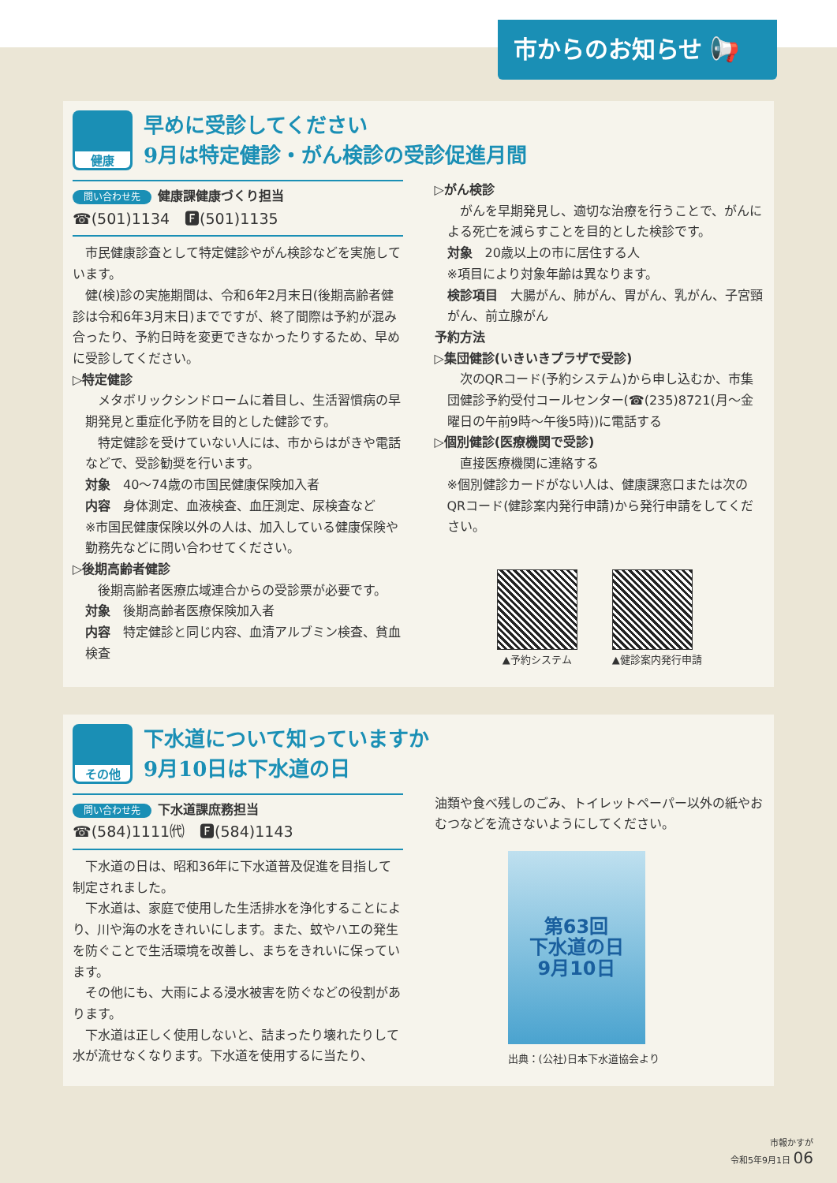市からのお知らせ 📢
健康
早めに受診してください
9月は特定健診・がん検診の受診促進月間
問い合わせ先 健康課健康づくり担当
☎(501)1134　🅵(501)1135
市民健康診査として特定健診やがん検診などを実施しています。
健(検)診の実施期間は、令和6年2月末日(後期高齢者健診は令和6年3月末日)までですが、終了間際は予約が混み合ったり、予約日時を変更できなかったりするため、早めに受診してください。
▷特定健診
メタボリックシンドロームに着目し、生活習慣病の早期発見と重症化予防を目的とした健診です。
特定健診を受けていない人には、市からはがきや電話などで、受診勧奨を行います。
対象　40～74歳の市国民健康保険加入者
内容　身体測定、血液検査、血圧測定、尿検査など
※市国民健康保険以外の人は、加入している健康保険や勤務先などに問い合わせてください。
▷後期高齢者健診
後期高齢者医療広域連合からの受診票が必要です。
対象　後期高齢者医療保険加入者
内容　特定健診と同じ内容、血清アルブミン検査、貧血検査
▷がん検診
がんを早期発見し、適切な治療を行うことで、がんによる死亡を減らすことを目的とした検診です。
対象　20歳以上の市に居住する人
※項目により対象年齢は異なります。
検診項目　大腸がん、肺がん、胃がん、乳がん、子宮頸がん、前立腺がん
予約方法
▷集団健診(いきいきプラザで受診)
次のQRコード(予約システム)から申し込むか、市集団健診予約受付コールセンター(☎(235)8721(月～金曜日の午前9時～午後5時))に電話する
▷個別健診(医療機関で受診)
直接医療機関に連絡する
※個別健診カードがない人は、健康課窓口または次のQRコード(健診案内発行申請)から発行申請をしてください。
▲予約システム ▲健診案内発行申請
その他
下水道について知っていますか
9月10日は下水道の日
問い合わせ先 下水道課庶務担当
☎(584)1111㈹　🅵(584)1143
下水道の日は、昭和36年に下水道普及促進を目指して制定されました。
下水道は、家庭で使用した生活排水を浄化することにより、川や海の水をきれいにします。また、蚊やハエの発生を防ぐことで生活環境を改善し、まちをきれいに保っています。
その他にも、大雨による浸水被害を防ぐなどの役割があります。
下水道は正しく使用しないと、詰まったり壊れたりして水が流せなくなります。下水道を使用するに当たり、
油類や食べ残しのごみ、トイレットペーパー以外の紙やおむつなどを流さないようにしてください。
第63回
下水道の日
9月10日
出典：(公社)日本下水道協会より
市報かすが
令和5年9月1日 06